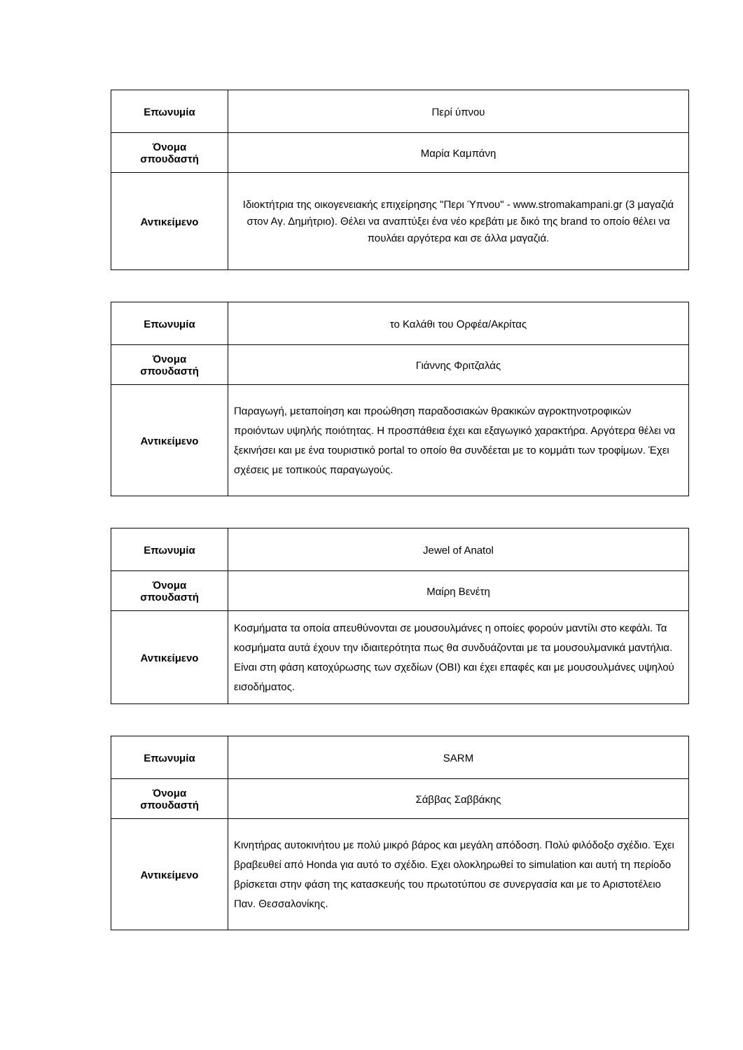| Επωνυμία | Περί ύπνου |
| Όνομα σπουδαστή | Μαρία Καμπάνη |
| Αντικείμενο | Ιδιοκτήτρια της οικογενειακής επιχείρησης "Περι Ύπνου" - www.stromakampani.gr (3 μαγαζιά στον Αγ. Δημήτριο). Θέλει να αναπτύξει ένα νέο κρεβάτι με δικό της brand το οποίο θέλει να πουλάει αργότερα και σε άλλα μαγαζιά. |
| Επωνυμία | το Καλάθι του Ορφέα/Ακρίτας |
| Όνομα σπουδαστή | Γιάννης Φριτζαλάς |
| Αντικείμενο | Παραγωγή, μεταποίηση και προώθηση παραδοσιακών θρακικών αγροκτηνοτροφικών προιόντων υψηλής ποιότητας. Η προσπάθεια έχει και εξαγωγικό χαρακτήρα. Αργότερα θέλει να ξεκινήσει και με ένα τουριστικό portal το οποίο θα συνδέεται με το κομμάτι των τροφίμων. Έχει σχέσεις με τοπικούς παραγωγούς. |
| Επωνυμία | Jewel of Anatol |
| Όνομα σπουδαστή | Μαίρη Βενέτη |
| Αντικείμενο | Κοσμήματα τα οποία απευθύνονται σε μουσουλμάνες η οποίες φορούν μαντίλι στο κεφάλι. Τα κοσμήματα αυτά έχουν την ιδιαιτερότητα πως θα συνδυάζονται με τα μουσουλμανικά μαντήλια. Είναι στη φάση κατοχύρωσης των σχεδίων (ΟΒΙ) και έχει επαφές και με μουσουλμάνες υψηλού εισοδήματος. |
| Επωνυμία | SARM |
| Όνομα σπουδαστή | Σάββας Σαββάκης |
| Αντικείμενο | Κινητήρας αυτοκινήτου με πολύ μικρό βάρος και μεγάλη απόδοση. Πολύ φιλόδοξο σχέδιο. Έχει βραβευθεί από Honda για αυτό το σχέδιο. Εχει ολοκληρωθεί το simulation και αυτή τη περίοδο βρίσκεται στην φάση της κατασκευής του πρωτοτύπου σε συνεργασία και με το Αριστοτέλειο Παν. Θεσσαλονίκης. |